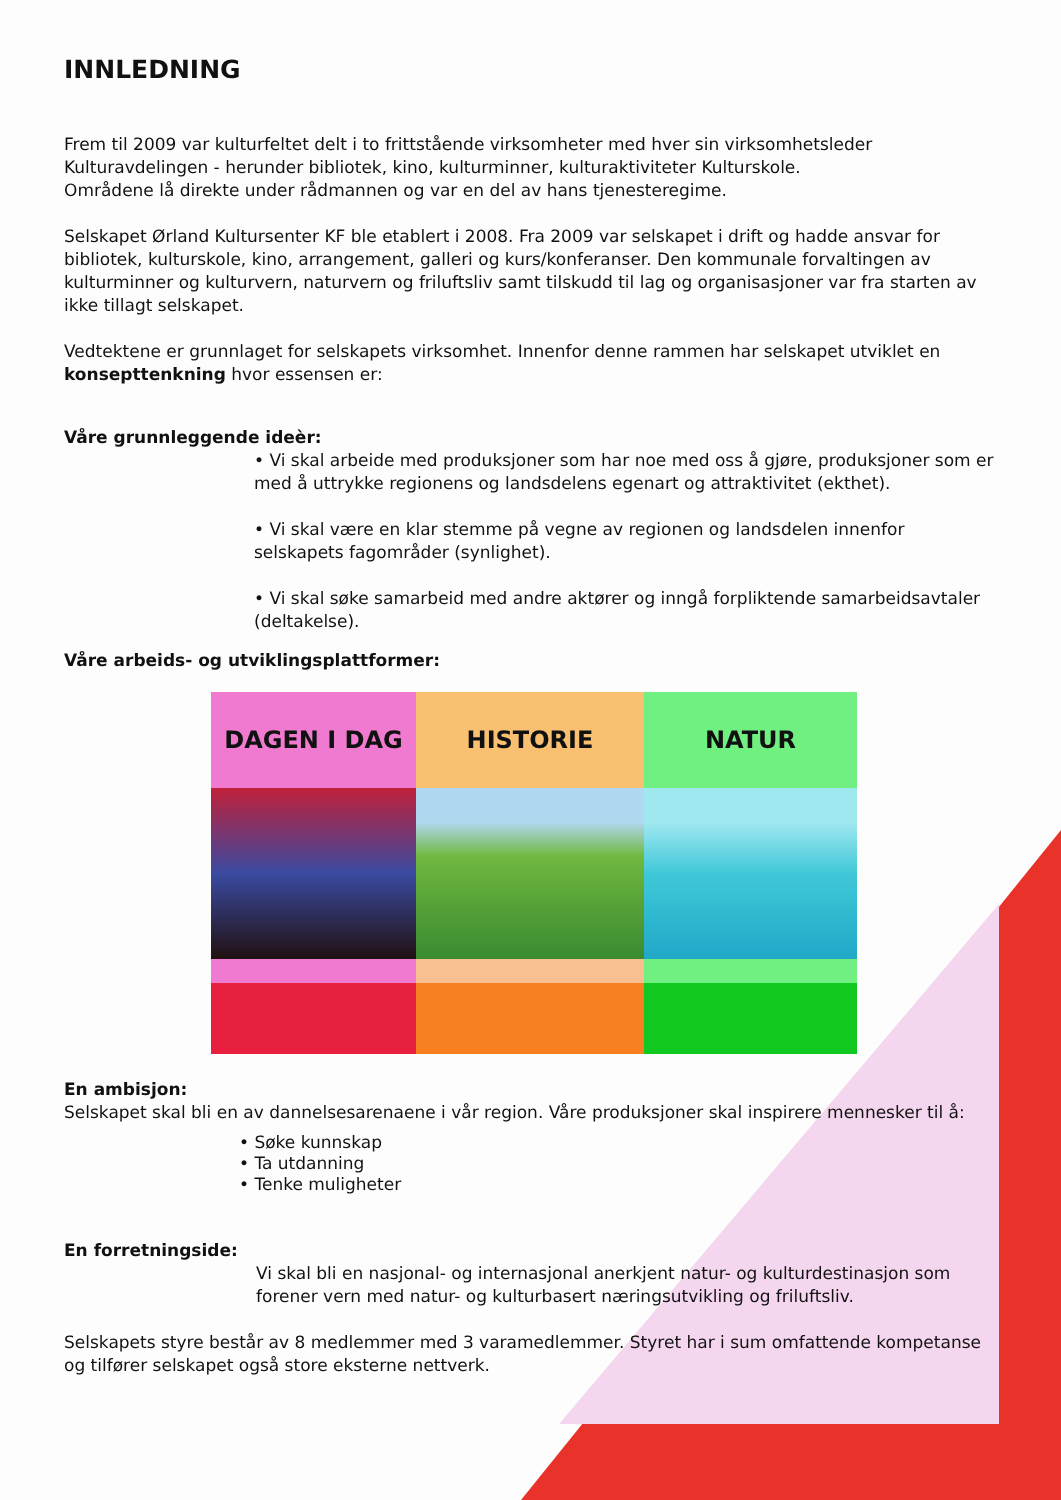INNLEDNING
Frem til 2009 var kulturfeltet delt i to frittstående virksomheter med hver sin virksomhetsleder Kulturavdelingen - herunder bibliotek, kino, kulturminner, kulturaktiviteter Kulturskole.
Områdene lå direkte under rådmannen og var en del av hans tjenesteregime.
Selskapet Ørland Kultursenter KF ble etablert i 2008. Fra 2009 var selskapet i drift og hadde ansvar for bibliotek, kulturskole, kino, arrangement, galleri og kurs/konferanser. Den kommunale forvaltingen av kulturminner og kulturvern, naturvern og friluftsliv samt tilskudd til lag og organisasjoner var fra starten av ikke tillagt selskapet.
Vedtektene er grunnlaget for selskapets virksomhet. Innenfor denne rammen har selskapet utviklet en konsepttenkning hvor essensen er:
Våre grunnleggende ideèr:
• Vi skal arbeide med produksjoner som har noe med oss å gjøre, produksjoner som er med å uttrykke regionens og landsdelens egenart og attraktivitet (ekthet).
• Vi skal være en klar stemme på vegne av regionen og landsdelen innenfor selskapets fagområder (synlighet).
• Vi skal søke samarbeid med andre aktører og inngå forpliktende samarbeidsavtaler (deltakelse).
Våre arbeids- og utviklingsplattformer:
DAGEN I DAG
HISTORIE
NATUR
En ambisjon:
Selskapet skal bli en av dannelsesarenaene i vår region. Våre produksjoner skal inspirere mennesker til å:
• Søke kunnskap
• Ta utdanning
• Tenke muligheter
En forretningside:
Vi skal bli en nasjonal- og internasjonal anerkjent natur- og kulturdestinasjon som forener vern med natur- og kulturbasert næringsutvikling og friluftsliv.
Selskapets styre består av 8 medlemmer med 3 varamedlemmer. Styret har i sum omfattende kompetanse og tilfører selskapet også store eksterne nettverk.